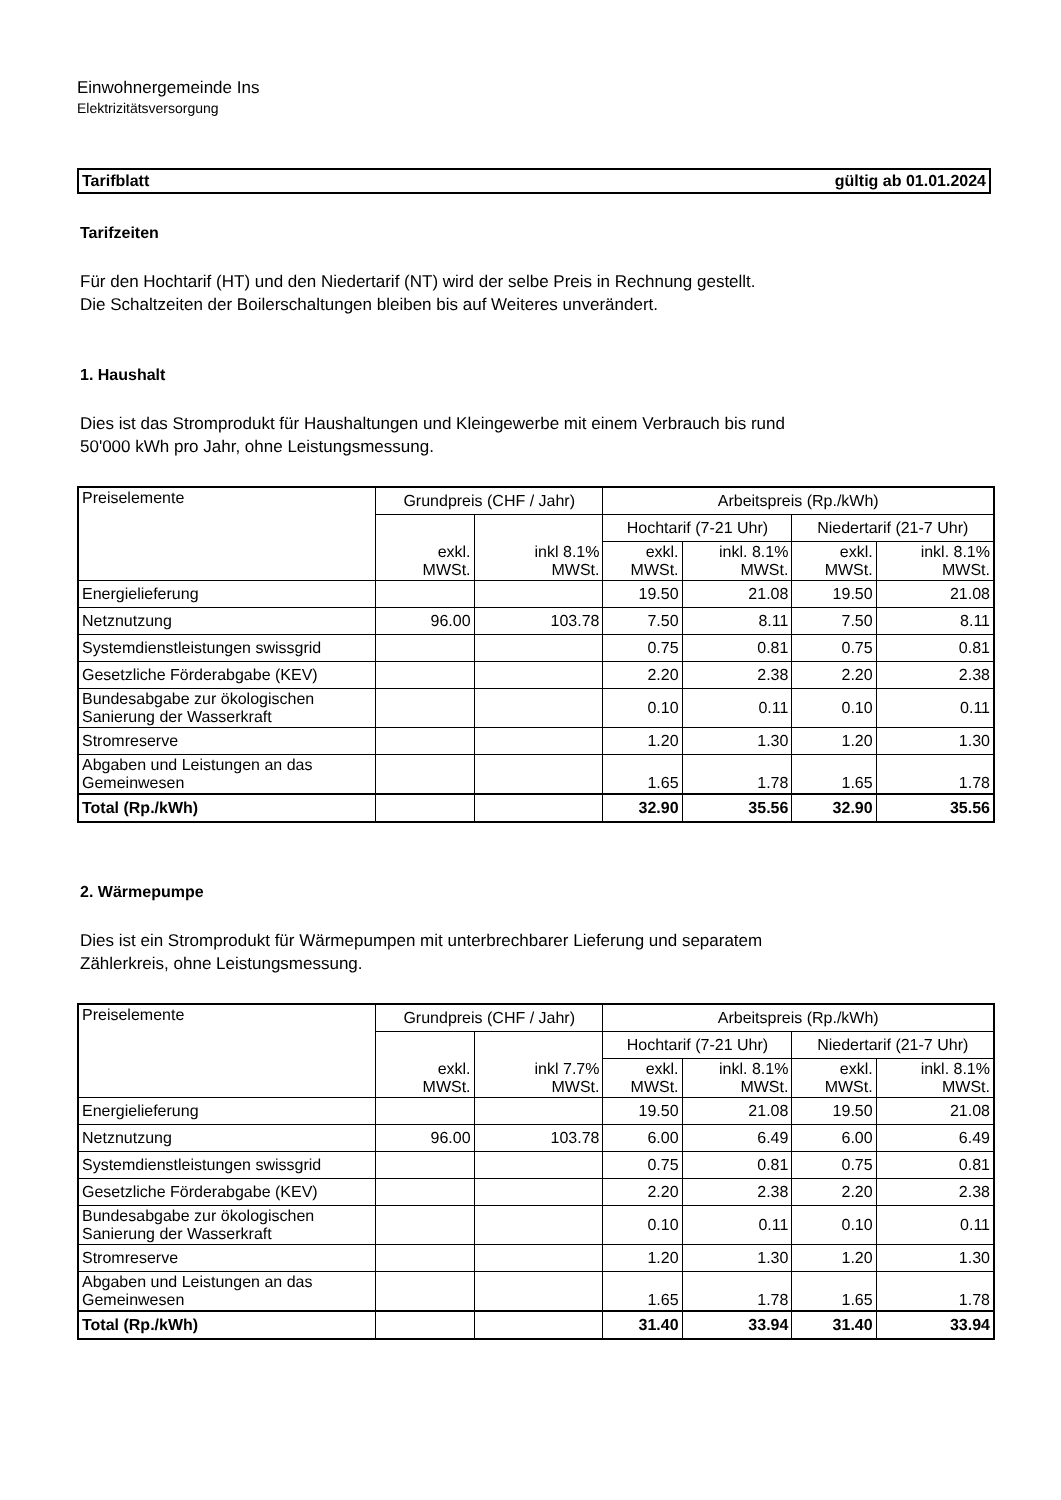Einwohnergemeinde Ins
Elektrizitätsversorgung
Tarifblatt gültig ab 01.01.2024
Tarifzeiten
Für den Hochtarif (HT) und den Niedertarif (NT) wird der selbe Preis in Rechnung gestellt.
Die Schaltzeiten der Boilerschaltungen bleiben bis auf Weiteres unverändert.
1. Haushalt
Dies ist das Stromprodukt für Haushaltungen und Kleingewerbe mit einem Verbrauch bis rund
50'000 kWh pro Jahr, ohne Leistungsmessung.
| Preiselemente | Grundpreis (CHF / Jahr) | | Arbeitspreis (Rp./kWh) | | | |
| | exkl. MWSt. | inkl 8.1% MWSt. | Hochtarif (7-21 Uhr) | | Niedertarif (21-7 Uhr) | |
| | | | exkl. MWSt. | inkl. 8.1% MWSt. | exkl. MWSt. | inkl. 8.1% MWSt. |
| Energielieferung | | | 19.50 | 21.08 | 19.50 | 21.08 |
| Netznutzung | 96.00 | 103.78 | 7.50 | 8.11 | 7.50 | 8.11 |
| Systemdienstleistungen swissgrid | | | 0.75 | 0.81 | 0.75 | 0.81 |
| Gesetzliche Förderabgabe (KEV) | | | 2.20 | 2.38 | 2.20 | 2.38 |
| Bundesabgabe zur ökologischen Sanierung der Wasserkraft | | | 0.10 | 0.11 | 0.10 | 0.11 |
| Stromreserve | | | 1.20 | 1.30 | 1.20 | 1.30 |
| Abgaben und Leistungen an das Gemeinwesen | | | 1.65 | 1.78 | 1.65 | 1.78 |
| Total (Rp./kWh) | | | 32.90 | 35.56 | 32.90 | 35.56 |
2. Wärmepumpe
Dies ist ein Stromprodukt für Wärmepumpen mit unterbrechbarer Lieferung und separatem
Zählerkreis, ohne Leistungsmessung.
| Preiselemente | Grundpreis (CHF / Jahr) | | Arbeitspreis (Rp./kWh) | | | |
| | exkl. MWSt. | inkl 7.7% MWSt. | Hochtarif (7-21 Uhr) | | Niedertarif (21-7 Uhr) | |
| | | | exkl. MWSt. | inkl. 8.1% MWSt. | exkl. MWSt. | inkl. 8.1% MWSt. |
| Energielieferung | | | 19.50 | 21.08 | 19.50 | 21.08 |
| Netznutzung | 96.00 | 103.78 | 6.00 | 6.49 | 6.00 | 6.49 |
| Systemdienstleistungen swissgrid | | | 0.75 | 0.81 | 0.75 | 0.81 |
| Gesetzliche Förderabgabe (KEV) | | | 2.20 | 2.38 | 2.20 | 2.38 |
| Bundesabgabe zur ökologischen Sanierung der Wasserkraft | | | 0.10 | 0.11 | 0.10 | 0.11 |
| Stromreserve | | | 1.20 | 1.30 | 1.20 | 1.30 |
| Abgaben und Leistungen an das Gemeinwesen | | | 1.65 | 1.78 | 1.65 | 1.78 |
| Total (Rp./kWh) | | | 31.40 | 33.94 | 31.40 | 33.94 |